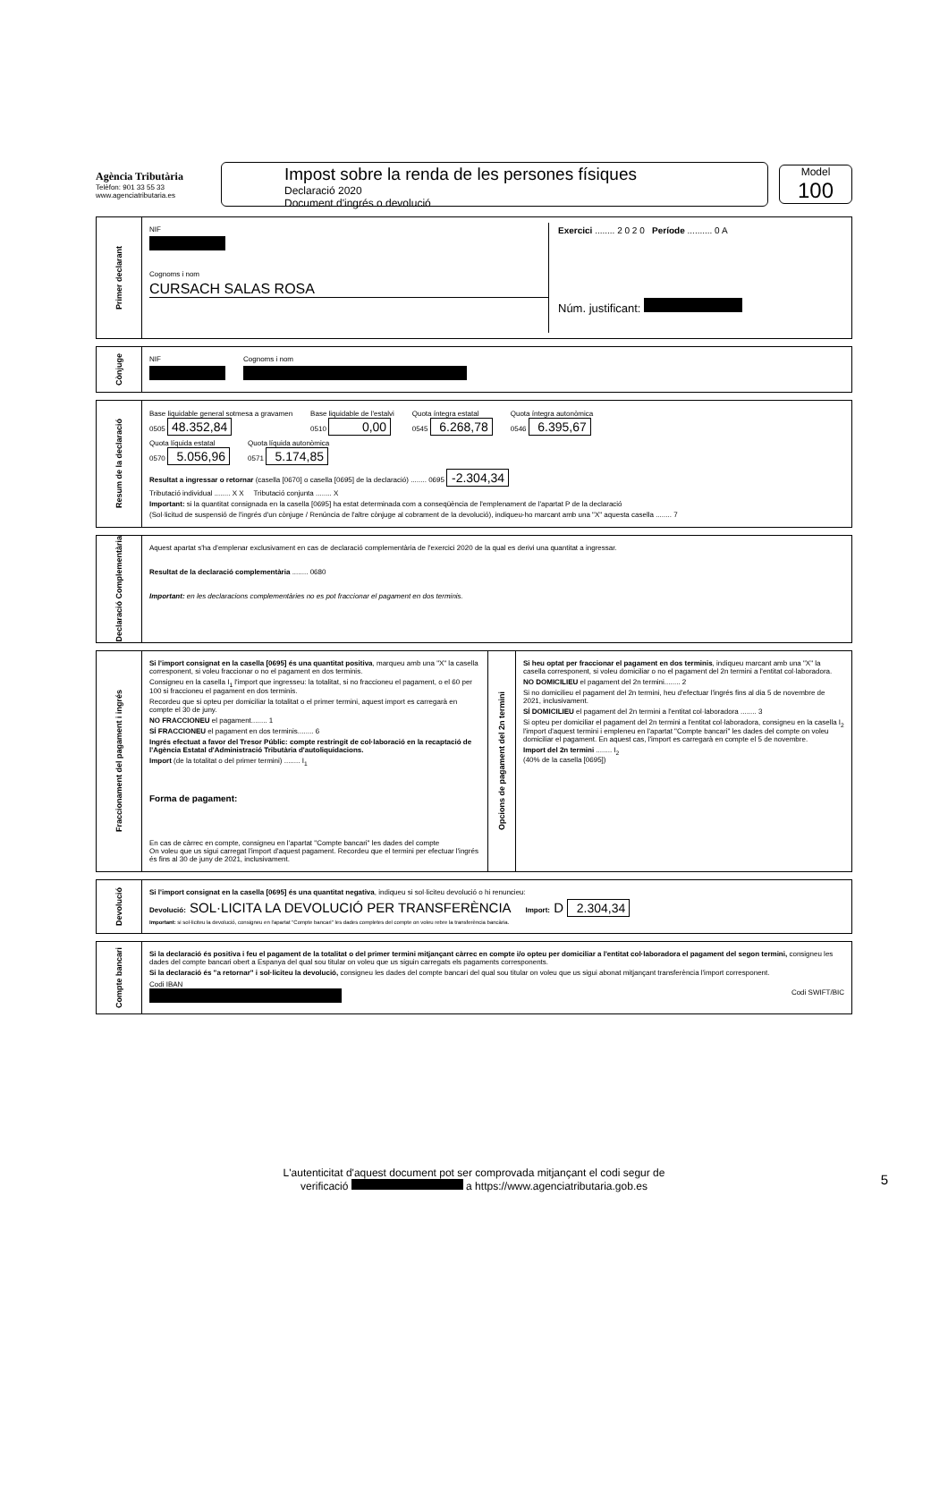Agència Tributària
Telèfon: 901 33 55 33
www.agenciatributaria.es
Impost sobre la renda de les persones físiques
Declaració 2020
Document d'ingrés o devolució
Model
100
Primer declarant
NIF
Cognoms i nom
CURSACH SALAS ROSA
Exercici ........ 2 0 2 0 Període .......... 0 A
Núm. justificant:
Cònjuge
NIF Cognoms i nom
Resum de la declaració
Base liquidable general sotmesa a gravamen
0505 48.352,84
Base liquidable de l'estalvi
0510 0,00
Quota íntegra estatal
0545 6.268,78
Quota íntegra autonòmica
0546 6.395,67
Quota líquida estatal
0570 5.056,96
Quota líquida autonòmica
0571 5.174,85
Resultat a ingressar o retornar (casella [0670] o casella [0695] de la declaració) ........ 0695 -2.304,34
Tributació individual ........ X X Tributació conjunta ........ X
Important: si la quantitat consignada en la casella [0695] ha estat determinada com a conseqüència de l'emplenament de l'apartat P de la declaració
(Sol·licitud de suspensió de l'ingrés d'un cònjuge / Renúncia de l'altre cònjuge al cobrament de la devolució), indiqueu-ho marcant amb una "X" aquesta casella ........ 7
Declaració Complementària
Aquest apartat s'ha d'emplenar exclusivament en cas de declaració complementària de l'exercici 2020 de la qual es derivi una quantitat a ingressar.
Resultat de la declaració complementària ........ 0680
Important: en les declaracions complementàries no es pot fraccionar el pagament en dos terminis.
Fraccionament del pagament i ingrés
Si l'import consignat en la casella [0695] és una quantitat positiva, marqueu amb una "X" la casella corresponent, si voleu fraccionar o no el pagament en dos terminis.
Consigneu en la casella I<sub>1</sub> l'import que ingresseu: la totalitat, si no fraccioneu el pagament, o el 60 per 100 si fraccioneu el pagament en dos terminis.
Recordeu que si opteu per domiciliar la totalitat o el primer termini, aquest import es carregarà en compte el 30 de juny.
NO FRACCIONEU el pagament........ 1
SÍ FRACCIONEU el pagament en dos terminis........ 6
Ingrés efectuat a favor del Tresor Públic: compte restringit de col·laboració en la recaptació de l'Agència Estatal d'Administració Tributària d'autoliquidacions.
Import (de la totalitat o del primer termini) ........ I<sub>1</sub>
Forma de pagament:
En cas de càrrec en compte, consigneu en l'apartat "Compte bancari" les dades del compte
On voleu que us sigui carregat l'import d'aquest pagament. Recordeu que el termini per efectuar l'ingrés és fins al 30 de juny de 2021, inclusivament.
Opcions de pagament del 2n termini
Si heu optat per fraccionar el pagament en dos terminis, indiqueu marcant amb una "X" la casella corresponent, si voleu domiciliar o no el pagament del 2n termini a l'entitat col·laboradora.
NO DOMICILIEU el pagament del 2n termini........ 2
Si no domicilieu el pagament del 2n termini, heu d'efectuar l'ingrés fins al dia 5 de novembre de 2021, inclusivament.
SÍ DOMICILIEU el pagament del 2n termini a l'entitat col·laboradora ........ 3
Si opteu per domiciliar el pagament del 2n termini a l'entitat col·laboradora, consigneu en la casella I<sub>2</sub> l'import d'aquest termini i empleneu en l'apartat "Compte bancari" les dades del compte on voleu domiciliar el pagament. En aquest cas, l'import es carregarà en compte el 5 de novembre.
Import del 2n termini ........ I<sub>2</sub>
(40% de la casella [0695])
Devolució
Si l'import consignat en la casella [0695] és una quantitat negativa, indiqueu si sol·liciteu devolució o hi renuncieu:
Devolució: SOL·LICITA LA DEVOLUCIÓ PER TRANSFERÈNCIA Import: D 2.304,34
Important: si sol·liciteu la devolució, consigneu en l'apartat "Compte bancari" les dades completes del compte on voleu rebre la transferència bancària.
Compte bancari
Si la declaració és positiva i feu el pagament de la totalitat o del primer termini mitjançant càrrec en compte i/o opteu per domiciliar a l'entitat col·laboradora el pagament del segon termini, consigneu les dades del compte bancari obert a Espanya del qual sou titular on voleu que us siguin carregats els pagaments corresponents.
Si la declaració és "a retornar" i sol·liciteu la devolució, consigneu les dades del compte bancari del qual sou titular on voleu que us sigui abonat mitjançant transferència l'import corresponent.
Codi IBAN
Codi SWIFT/BIC
L'autenticitat d'aquest document pot ser comprovada mitjançant el codi segur de
verificació a https://www.agenciatributaria.gob.es
5